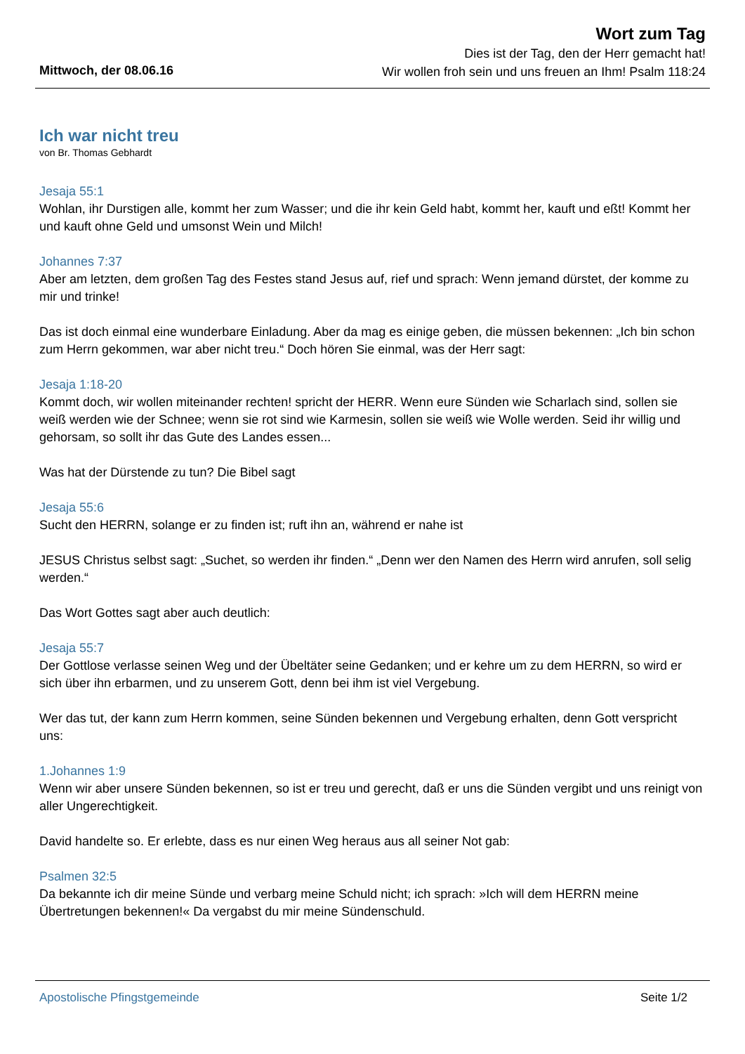Wort zum Tag
Dies ist der Tag, den der Herr gemacht hat!
Wir wollen froh sein und uns freuen an Ihm! Psalm 118:24
Mittwoch, der 08.06.16
Ich war nicht treu
von Br. Thomas Gebhardt
Jesaja 55:1
Wohlan, ihr Durstigen alle, kommt her zum Wasser; und die ihr kein Geld habt, kommt her, kauft und eßt! Kommt her und kauft ohne Geld und umsonst Wein und Milch!
Johannes 7:37
Aber am letzten, dem großen Tag des Festes stand Jesus auf, rief und sprach: Wenn jemand dürstet, der komme zu mir und trinke!
Das ist doch einmal eine wunderbare Einladung. Aber da mag es einige geben, die müssen bekennen: „Ich bin schon zum Herrn gekommen, war aber nicht treu.“ Doch hören Sie einmal, was der Herr sagt:
Jesaja 1:18-20
Kommt doch, wir wollen miteinander rechten! spricht der HERR. Wenn eure Sünden wie Scharlach sind, sollen sie weiß werden wie der Schnee; wenn sie rot sind wie Karmesin, sollen sie weiß wie Wolle werden. Seid ihr willig und gehorsam, so sollt ihr das Gute des Landes essen...
Was hat der Dürstende zu tun? Die Bibel sagt
Jesaja 55:6
Sucht den HERRN, solange er zu finden ist; ruft ihn an, während er nahe ist
JESUS Christus selbst sagt: „Suchet, so werden ihr finden.“ „Denn wer den Namen des Herrn wird anrufen, soll selig werden.“
Das Wort Gottes sagt aber auch deutlich:
Jesaja 55:7
Der Gottlose verlasse seinen Weg und der Übeltäter seine Gedanken; und er kehre um zu dem HERRN, so wird er sich über ihn erbarmen, und zu unserem Gott, denn bei ihm ist viel Vergebung.
Wer das tut, der kann zum Herrn kommen, seine Sünden bekennen und Vergebung erhalten, denn Gott verspricht uns:
1.Johannes 1:9
Wenn wir aber unsere Sünden bekennen, so ist er treu und gerecht, daß er uns die Sünden vergibt und uns reinigt von aller Ungerechtigkeit.
David handelte so. Er erlebte, dass es nur einen Weg heraus aus all seiner Not gab:
Psalmen 32:5
Da bekannte ich dir meine Sünde und verbarg meine Schuld nicht; ich sprach: »Ich will dem HERRN meine Übertretungen bekennen!« Da vergabst du mir meine Sündenschuld.
Apostolische Pfingstgemeinde Seite 1/2